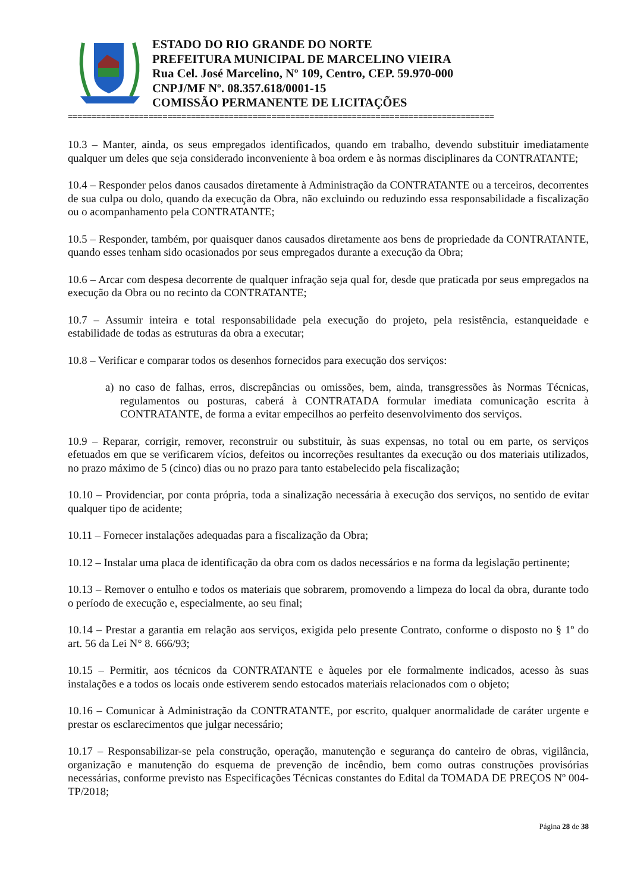ESTADO DO RIO GRANDE DO NORTE
PREFEITURA MUNICIPAL DE MARCELINO VIEIRA
Rua Cel. José Marcelino, Nº 109, Centro, CEP. 59.970-000
CNPJ/MF Nº. 08.357.618/0001-15
COMISSÃO PERMANENTE DE LICITAÇÕES
==========================================================================================
10.3 – Manter, ainda, os seus empregados identificados, quando em trabalho, devendo substituir imediatamente qualquer um deles que seja considerado inconveniente à boa ordem e às normas disciplinares da CONTRATANTE;
10.4 – Responder pelos danos causados diretamente à Administração da CONTRATANTE ou a terceiros, decorrentes de sua culpa ou dolo, quando da execução da Obra, não excluindo ou reduzindo essa responsabilidade a fiscalização ou o acompanhamento pela CONTRATANTE;
10.5 – Responder, também, por quaisquer danos causados diretamente aos bens de propriedade da CONTRATANTE, quando esses tenham sido ocasionados por seus empregados durante a execução da Obra;
10.6 – Arcar com despesa decorrente de qualquer infração seja qual for, desde que praticada por seus empregados na execução da Obra ou no recinto da CONTRATANTE;
10.7 – Assumir inteira e total responsabilidade pela execução do projeto, pela resistência, estanqueidade e estabilidade de todas as estruturas da obra a executar;
10.8 – Verificar e comparar todos os desenhos fornecidos para execução dos serviços:
a) no caso de falhas, erros, discrepâncias ou omissões, bem, ainda, transgressões às Normas Técnicas, regulamentos ou posturas, caberá à CONTRATADA formular imediata comunicação escrita à CONTRATANTE, de forma a evitar empecilhos ao perfeito desenvolvimento dos serviços.
10.9 – Reparar, corrigir, remover, reconstruir ou substituir, às suas expensas, no total ou em parte, os serviços efetuados em que se verificarem vícios, defeitos ou incorreções resultantes da execução ou dos materiais utilizados, no prazo máximo de 5 (cinco) dias ou no prazo para tanto estabelecido pela fiscalização;
10.10 – Providenciar, por conta própria, toda a sinalização necessária à execução dos serviços, no sentido de evitar qualquer tipo de acidente;
10.11 – Fornecer instalações adequadas para a fiscalização da Obra;
10.12 – Instalar uma placa de identificação da obra com os dados necessários e na forma da legislação pertinente;
10.13 – Remover o entulho e todos os materiais que sobrarem, promovendo a limpeza do local da obra, durante todo o período de execução e, especialmente, ao seu final;
10.14 – Prestar a garantia em relação aos serviços, exigida pelo presente Contrato, conforme o disposto no § 1º do art. 56 da Lei N° 8. 666/93;
10.15 – Permitir, aos técnicos da CONTRATANTE e àqueles por ele formalmente indicados, acesso às suas instalações e a todos os locais onde estiverem sendo estocados materiais relacionados com o objeto;
10.16 – Comunicar à Administração da CONTRATANTE, por escrito, qualquer anormalidade de caráter urgente e prestar os esclarecimentos que julgar necessário;
10.17 – Responsabilizar-se pela construção, operação, manutenção e segurança do canteiro de obras, vigilância, organização e manutenção do esquema de prevenção de incêndio, bem como outras construções provisórias necessárias, conforme previsto nas Especificações Técnicas constantes do Edital da TOMADA DE PREÇOS Nº 004-TP/2018;
Página 28 de 38